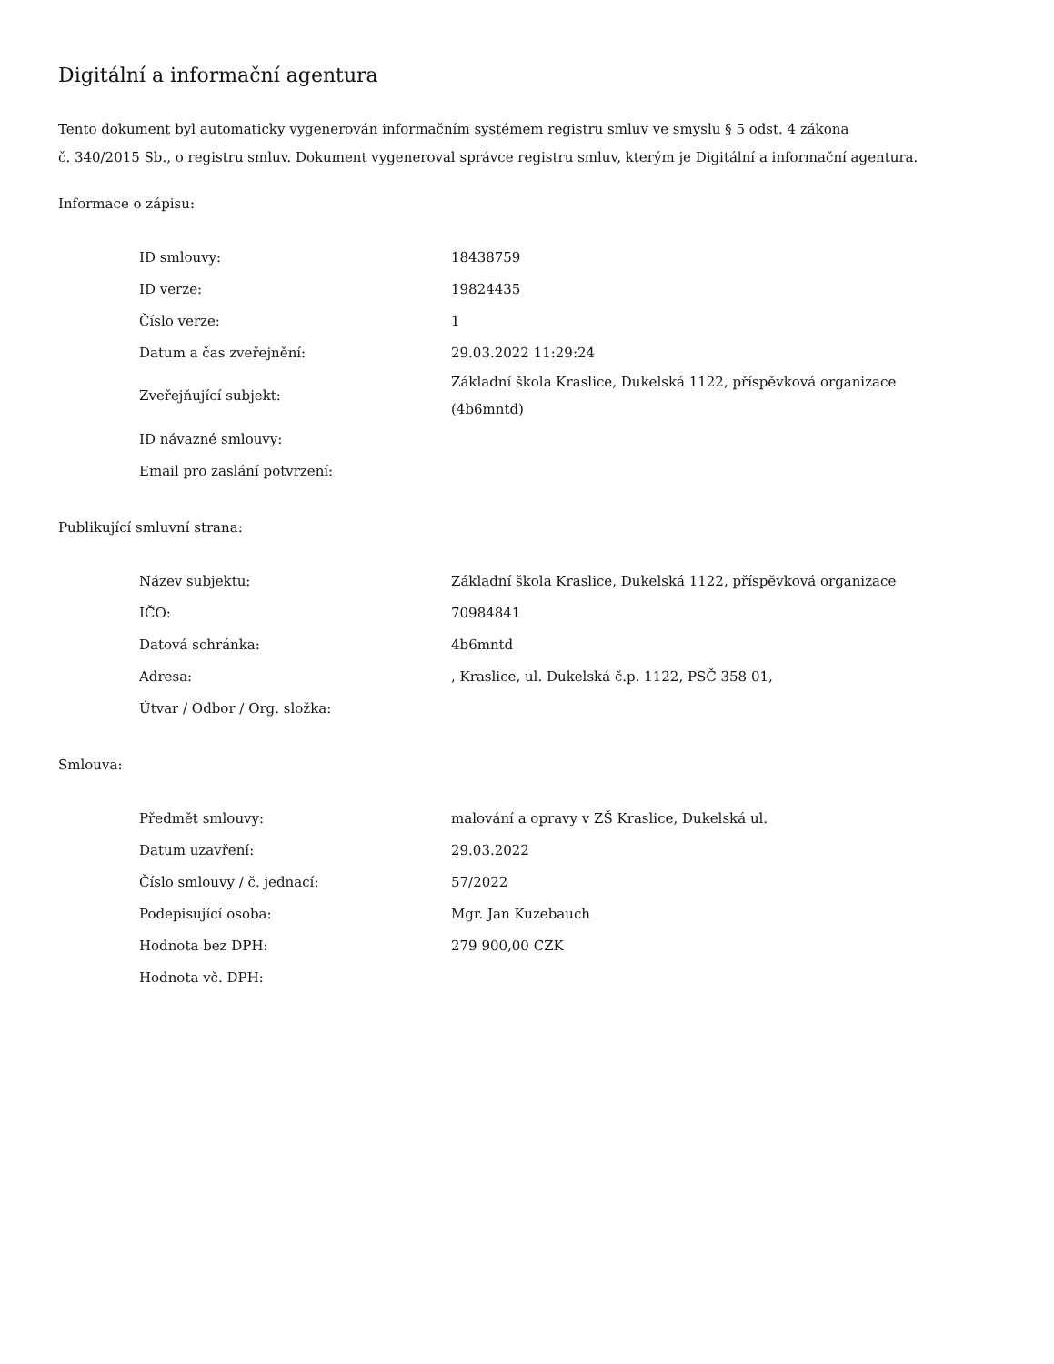Digitální a informační agentura
Tento dokument byl automaticky vygenerován informačním systémem registru smluv ve smyslu § 5 odst. 4 zákona
č. 340/2015 Sb., o registru smluv. Dokument vygeneroval správce registru smluv, kterým je Digitální a informační agentura.
Informace o zápisu:
| ID smlouvy: | 18438759 |
| ID verze: | 19824435 |
| Číslo verze: | 1 |
| Datum a čas zveřejnění: | 29.03.2022 11:29:24 |
| Zveřejňující subjekt: | Základní škola Kraslice, Dukelská 1122, příspěvková organizace (4b6mntd) |
| ID návazné smlouvy: | |
| Email pro zaslání potvrzení: | |
Publikující smluvní strana:
| Název subjektu: | Základní škola Kraslice, Dukelská 1122, příspěvková organizace |
| IČO: | 70984841 |
| Datová schránka: | 4b6mntd |
| Adresa: | , Kraslice, ul. Dukelská č.p. 1122, PSČ 358 01, |
| Útvar / Odbor / Org. složka: | |
Smlouva:
| Předmět smlouvy: | malování a opravy v ZŠ Kraslice, Dukelská ul. |
| Datum uzavření: | 29.03.2022 |
| Číslo smlouvy / č. jednací: | 57/2022 |
| Podepisující osoba: | Mgr. Jan Kuzebauch |
| Hodnota bez DPH: | 279 900,00 CZK |
| Hodnota vč. DPH: | |